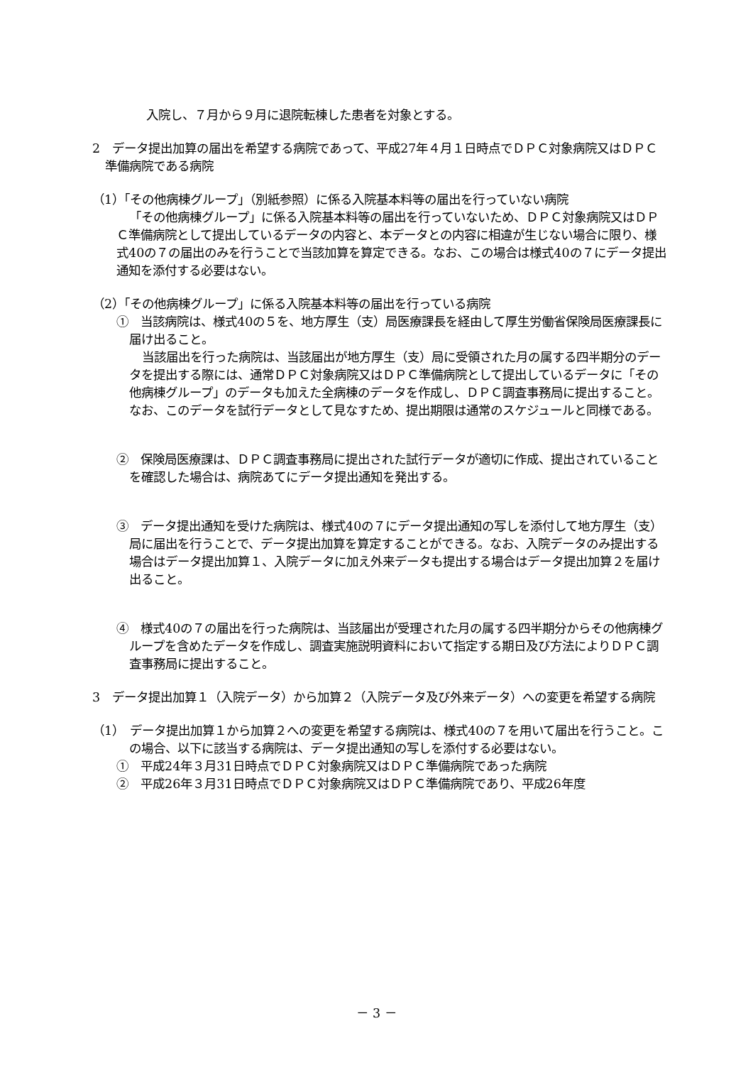入院し、７月から９月に退院転棟した患者を対象とする。
2　データ提出加算の届出を希望する病院であって、平成27年４月１日時点でＤＰＣ対象病院又はＤＰＣ準備病院である病院
（1）「その他病棟グループ」（別紙参照）に係る入院基本料等の届出を行っていない病院
「その他病棟グループ」に係る入院基本料等の届出を行っていないため、ＤＰＣ対象病院又はＤＰＣ準備病院として提出しているデータの内容と、本データとの内容に相違が生じない場合に限り、様式40の７の届出のみを行うことで当該加算を算定できる。なお、この場合は様式40の７にデータ提出通知を添付する必要はない。
（2）「その他病棟グループ」に係る入院基本料等の届出を行っている病院
①　当該病院は、様式40の５を、地方厚生（支）局医療課長を経由して厚生労働省保険局医療課長に届け出ること。
当該届出を行った病院は、当該届出が地方厚生（支）局に受領された月の属する四半期分のデータを提出する際には、通常ＤＰＣ対象病院又はＤＰＣ準備病院として提出しているデータに「その他病棟グループ」のデータも加えた全病棟のデータを作成し、ＤＰＣ調査事務局に提出すること。なお、このデータを試行データとして見なすため、提出期限は通常のスケジュールと同様である。
②　保険局医療課は、ＤＰＣ調査事務局に提出された試行データが適切に作成、提出されていることを確認した場合は、病院あてにデータ提出通知を発出する。
③　データ提出通知を受けた病院は、様式40の７にデータ提出通知の写しを添付して地方厚生（支）局に届出を行うことで、データ提出加算を算定することができる。なお、入院データのみ提出する場合はデータ提出加算１、入院データに加え外来データも提出する場合はデータ提出加算２を届け出ること。
④　様式40の７の届出を行った病院は、当該届出が受理された月の属する四半期分からその他病棟グループを含めたデータを作成し、調査実施説明資料において指定する期日及び方法によりＤＰＣ調査事務局に提出すること。
3　データ提出加算１（入院データ）から加算２（入院データ及び外来データ）への変更を希望する病院
（1）　データ提出加算１から加算２への変更を希望する病院は、様式40の７を用いて届出を行うこと。この場合、以下に該当する病院は、データ提出通知の写しを添付する必要はない。
①　平成24年３月31日時点でＤＰＣ対象病院又はＤＰＣ準備病院であった病院
②　平成26年３月31日時点でＤＰＣ対象病院又はＤＰＣ準備病院であり、平成26年度
－ 3 －